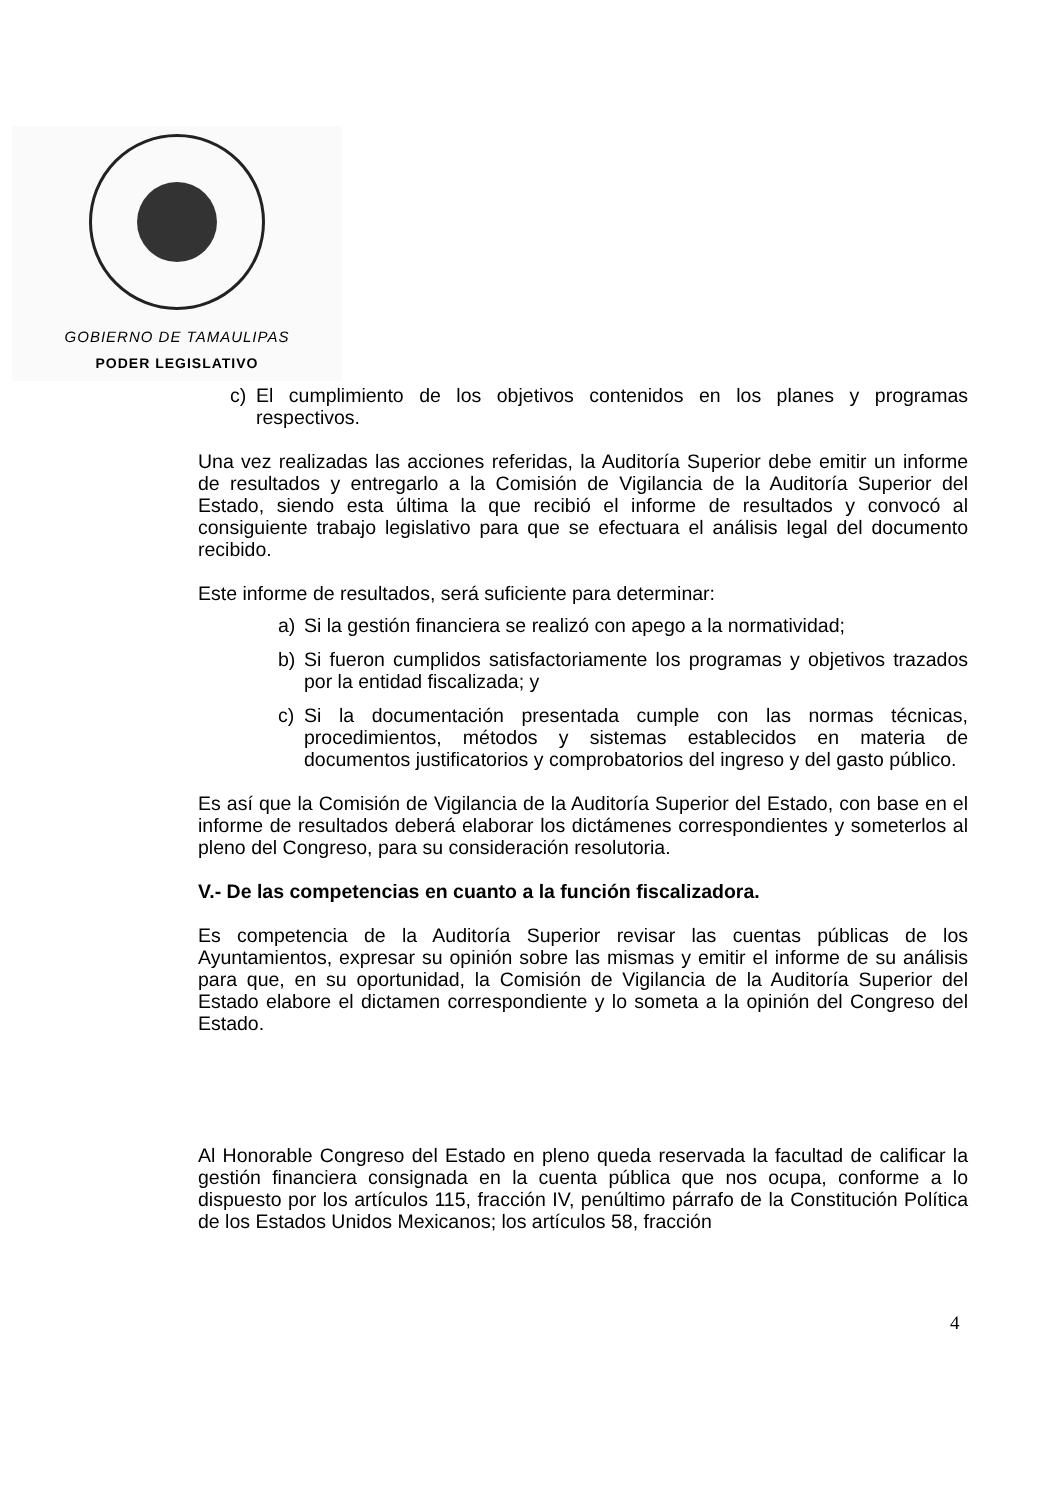GOBIERNO DE TAMAULIPAS
PODER LEGISLATIVO
c) El cumplimiento de los objetivos contenidos en los planes y programas respectivos.
Una vez realizadas las acciones referidas, la Auditoría Superior debe emitir un informe de resultados y entregarlo a la Comisión de Vigilancia de la Auditoría Superior del Estado, siendo esta última la que recibió el informe de resultados y convocó al consiguiente trabajo legislativo para que se efectuara el análisis legal del documento recibido.
Este informe de resultados, será suficiente para determinar:
a) Si la gestión financiera se realizó con apego a la normatividad;
b) Si fueron cumplidos satisfactoriamente los programas y objetivos trazados por la entidad fiscalizada; y
c) Si la documentación presentada cumple con las normas técnicas, procedimientos, métodos y sistemas establecidos en materia de documentos justificatorios y comprobatorios del ingreso y del gasto público.
Es así que la Comisión de Vigilancia de la Auditoría Superior del Estado, con base en el informe de resultados deberá elaborar los dictámenes correspondientes y someterlos al pleno del Congreso, para su consideración resolutoria.
V.- De las competencias en cuanto a la función fiscalizadora.
Es competencia de la Auditoría Superior revisar las cuentas públicas de los Ayuntamientos, expresar su opinión sobre las mismas y emitir el informe de su análisis para que, en su oportunidad, la Comisión de Vigilancia de la Auditoría Superior del Estado elabore el dictamen correspondiente y lo someta a la opinión del Congreso del Estado.
Al Honorable Congreso del Estado en pleno queda reservada la facultad de calificar la gestión financiera consignada en la cuenta pública que nos ocupa, conforme a lo dispuesto por los artículos 115, fracción IV, penúltimo párrafo de la Constitución Política de los Estados Unidos Mexicanos; los artículos 58, fracción
4